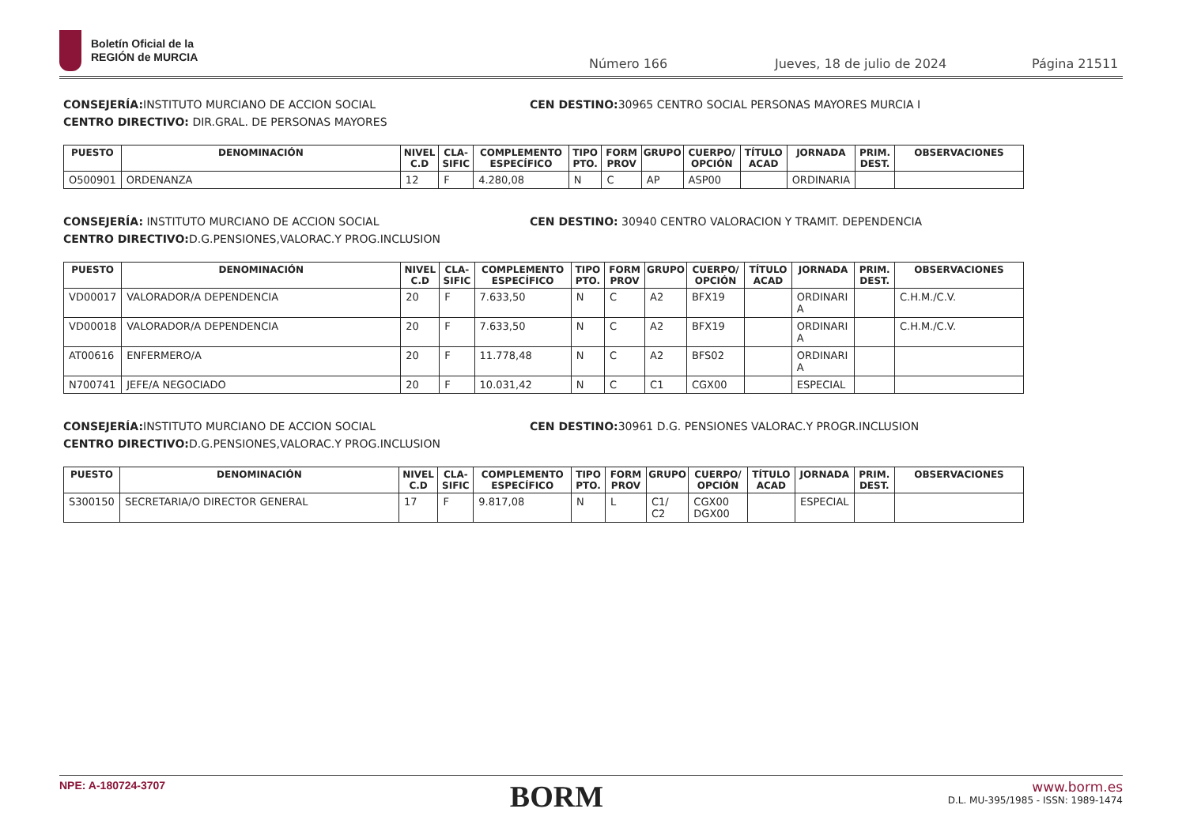Boletín Oficial de la
REGIÓN de MURCIA
Número 166 Jueves, 18 de julio de 2024 Página 21511
CONSEJERÍA: INSTITUTO MURCIANO DE ACCION SOCIAL
CENTRO DIRECTIVO: DIR.GRAL. DE PERSONAS MAYORES
CEN DESTINO: 30965 CENTRO SOCIAL PERSONAS MAYORES MURCIA I
| PUESTO | DENOMINACIÓN | NIVEL C.D | CLA-SIFIC | COMPLEMENTO ESPECÍFICO | TIPO PTO. | FORM PROV | GRUPO | CUERPO/ OPCIÓN | TÍTULO ACAD | JORNADA | PRIM. DEST. | OBSERVACIONES |
| --- | --- | --- | --- | --- | --- | --- | --- | --- | --- | --- | --- | --- |
| O500901 | ORDENANZA | 12 | F | 4.280,08 | N | C | AP | ASP00 | | ORDINARIA | | |
CONSEJERÍA: INSTITUTO MURCIANO DE ACCION SOCIAL
CENTRO DIRECTIVO: D.G.PENSIONES,VALORAC.Y PROG.INCLUSION
CEN DESTINO: 30940 CENTRO VALORACION Y TRAMIT. DEPENDENCIA
| PUESTO | DENOMINACIÓN | NIVEL C.D | CLA-SIFIC | COMPLEMENTO ESPECÍFICO | TIPO PTO. | FORM PROV | GRUPO | CUERPO/ OPCIÓN | TÍTULO ACAD | JORNADA | PRIM. DEST. | OBSERVACIONES |
| --- | --- | --- | --- | --- | --- | --- | --- | --- | --- | --- | --- | --- |
| VD00017 | VALORADOR/A DEPENDENCIA | 20 | F | 7.633,50 | N | C | A2 | BFX19 | | ORDINARI A | | C.H.M./C.V. |
| VD00018 | VALORADOR/A DEPENDENCIA | 20 | F | 7.633,50 | N | C | A2 | BFX19 | | ORDINARI A | | C.H.M./C.V. |
| AT00616 | ENFERMERO/A | 20 | F | 11.778,48 | N | C | A2 | BFS02 | | ORDINARI A | | |
| N700741 | JEFE/A NEGOCIADO | 20 | F | 10.031,42 | N | C | C1 | CGX00 | | ESPECIAL | | |
CONSEJERÍA: INSTITUTO MURCIANO DE ACCION SOCIAL
CENTRO DIRECTIVO: D.G.PENSIONES,VALORAC.Y PROG.INCLUSION
CEN DESTINO: 30961 D.G. PENSIONES VALORAC.Y PROGR.INCLUSION
| PUESTO | DENOMINACIÓN | NIVEL C.D | CLA-SIFIC | COMPLEMENTO ESPECÍFICO | TIPO PTO. | FORM PROV | GRUPO | CUERPO/ OPCIÓN | TÍTULO ACAD | JORNADA | PRIM. DEST. | OBSERVACIONES |
| --- | --- | --- | --- | --- | --- | --- | --- | --- | --- | --- | --- | --- |
| S300150 | SECRETARIA/O DIRECTOR GENERAL | 17 | F | 9.817,08 | N | L | C1/ C2 | CGX00 DGX00 | | ESPECIAL | | |
NPE: A-180724-3707
BORM
www.borm.es
D.L. MU-395/1985 - ISSN: 1989-1474